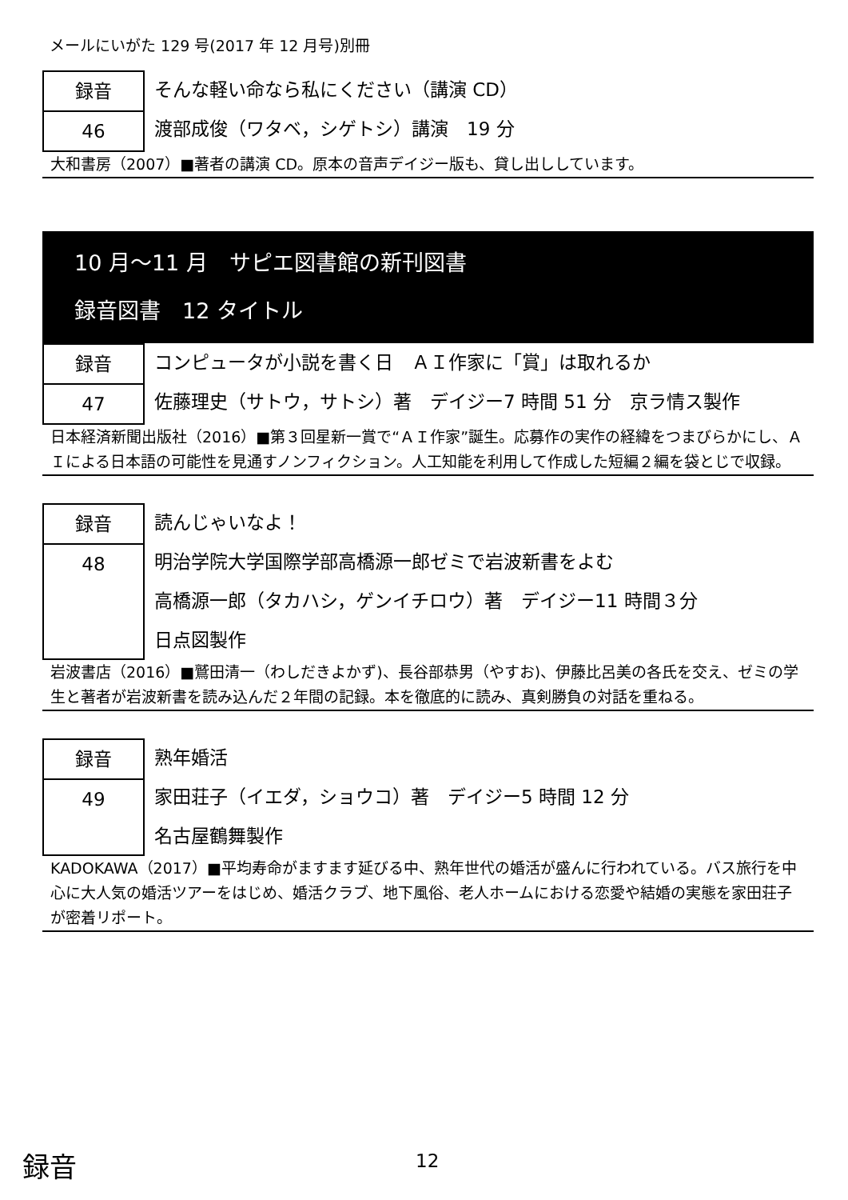メールにいがた 129 号(2017 年 12 月号)別冊
録音
46
そんな軽い命なら私にください（講演 CD）
渡部成俊（ワタベ，シゲトシ）講演　19 分
大和書房（2007）■著者の講演 CD。原本の音声デイジー版も、貸し出ししています。
10 月～11 月　サピエ図書館の新刊図書
録音図書　12 タイトル
録音
47
コンピュータが小説を書く日　ＡＩ作家に「賞」は取れるか
佐藤理史（サトウ，サトシ）著　デイジー7 時間 51 分　京ラ情ス製作
日本経済新聞出版社（2016）■第３回星新一賞で“ＡＩ作家”誕生。応募作の実作の経緯をつまびらかにし、ＡＩによる日本語の可能性を見通すノンフィクション。人工知能を利用して作成した短編２編を袋とじで収録。
録音
48
読んじゃいなよ！
明治学院大学国際学部高橋源一郎ゼミで岩波新書をよむ
高橋源一郎（タカハシ，ゲンイチロウ）著　デイジー11 時間３分
日点図製作
岩波書店（2016）■鷲田清一（わしだきよかず)、長谷部恭男（やすお)、伊藤比呂美の各氏を交え、ゼミの学生と著者が岩波新書を読み込んだ２年間の記録。本を徹底的に読み、真剣勝負の対話を重ねる。
録音
49
熟年婚活
家田荘子（イエダ，ショウコ）著　デイジー5 時間 12 分
名古屋鶴舞製作
KADOKAWA（2017）■平均寿命がますます延びる中、熟年世代の婚活が盛んに行われている。バス旅行を中心に大人気の婚活ツアーをはじめ、婚活クラブ、地下風俗、老人ホームにおける恋愛や結婚の実態を家田荘子が密着リポート。
録音 12